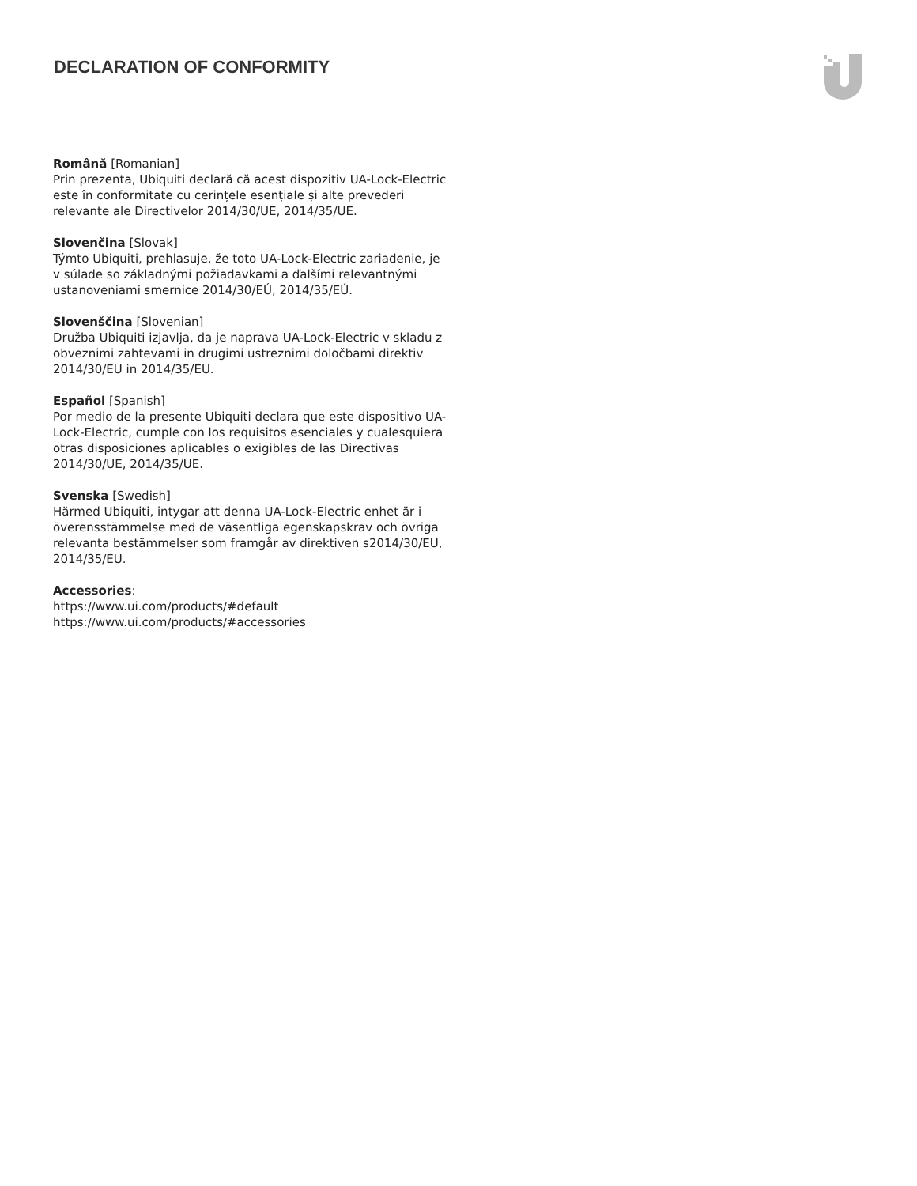DECLARATION OF CONFORMITY
Română [Romanian]
Prin prezenta, Ubiquiti declară că acest dispozitiv UA-Lock-Electric este în conformitate cu cerințele esențiale și alte prevederi relevante ale Directivelor 2014/30/UE, 2014/35/UE.
Slovenčina [Slovak]
Týmto Ubiquiti, prehlasuje, že toto UA-Lock-Electric zariadenie, je v súlade so základnými požiadavkami a ďalšími relevantnými ustanoveniami smernice 2014/30/EÚ, 2014/35/EÚ.
Slovenščina [Slovenian]
Družba Ubiquiti izjavlja, da je naprava UA-Lock-Electric v skladu z obveznimi zahtevami in drugimi ustreznimi določbami direktiv 2014/30/EU in 2014/35/EU.
Español [Spanish]
Por medio de la presente Ubiquiti declara que este dispositivo UA-Lock-Electric, cumple con los requisitos esenciales y cualesquiera otras disposiciones aplicables o exigibles de las Directivas 2014/30/UE, 2014/35/UE.
Svenska [Swedish]
Härmed Ubiquiti, intygar att denna UA-Lock-Electric enhet är i överensstämmelse med de väsentliga egenskapskrav och övriga relevanta bestämmelser som framgår av direktiven s2014/30/EU, 2014/35/EU.
Accessories:
https://www.ui.com/products/#default
https://www.ui.com/products/#accessories